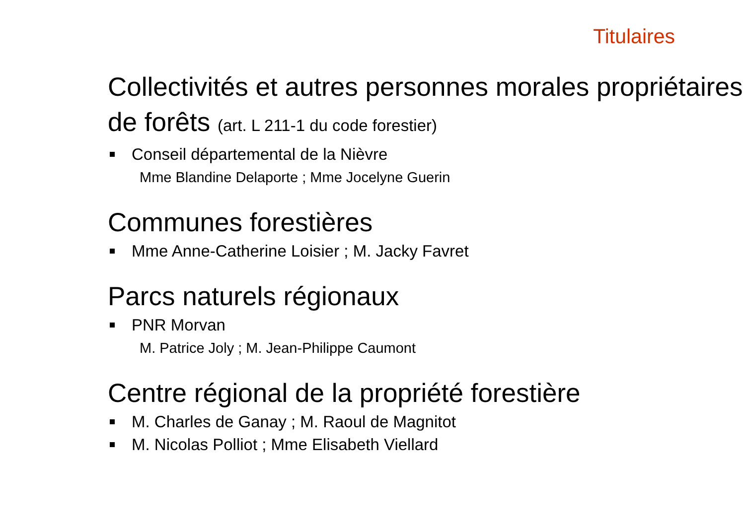Titulaires
Collectivités et autres personnes morales propriétaires de forêts (art. L 211-1 du code forestier)
Conseil départemental de la Nièvre
Mme Blandine Delaporte ; Mme Jocelyne Guerin
Communes forestières
Mme Anne-Catherine Loisier ; M. Jacky Favret
Parcs naturels régionaux
PNR Morvan
M. Patrice Joly ; M. Jean-Philippe Caumont
Centre régional de la propriété forestière
M. Charles de Ganay ; M. Raoul de Magnitot
M. Nicolas Polliot ; Mme Elisabeth Viellard